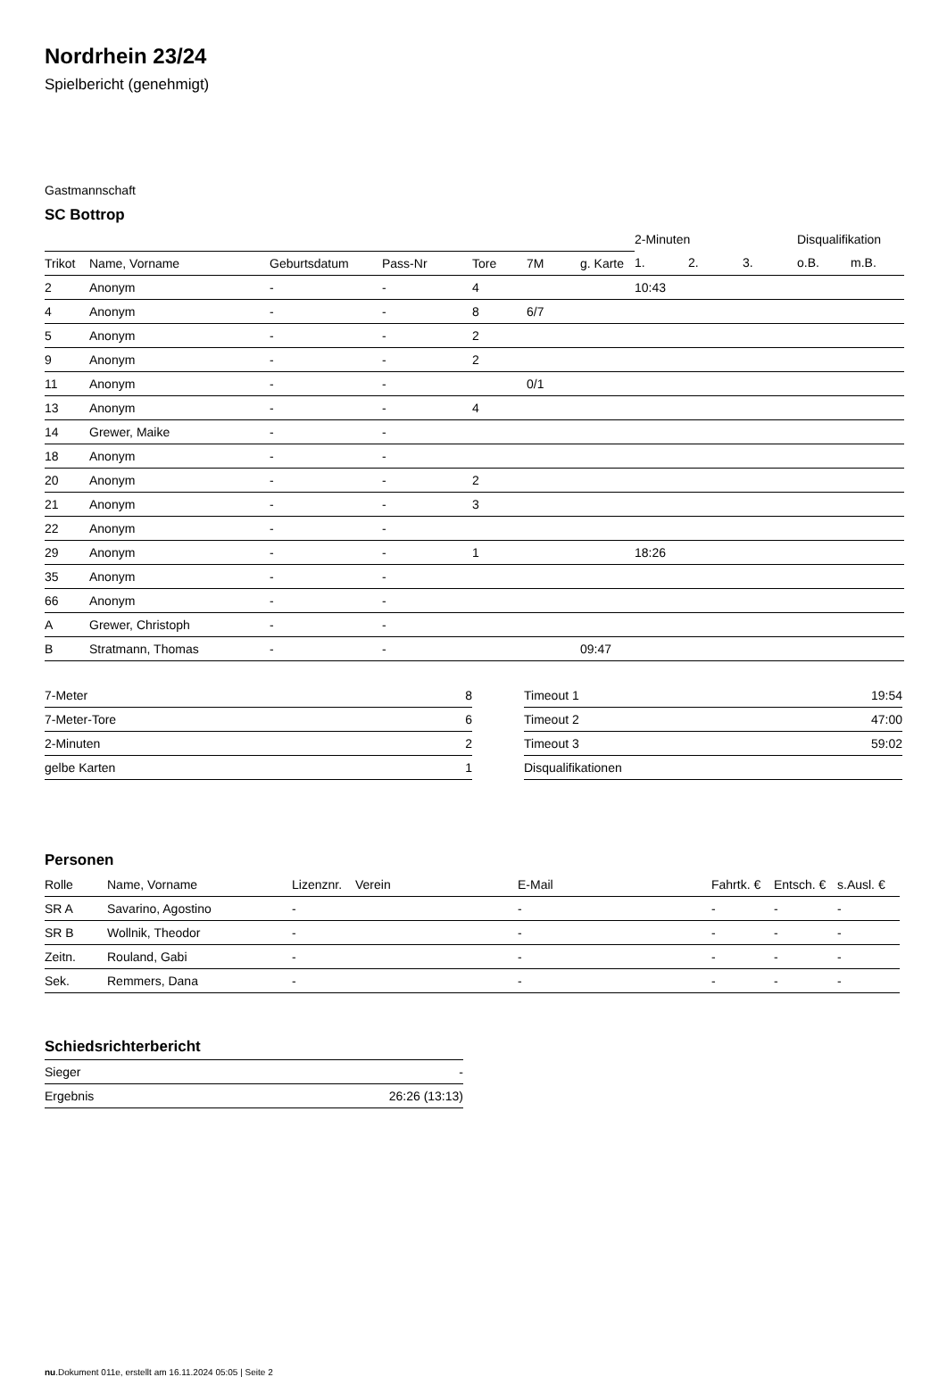Nordrhein 23/24
Spielbericht (genehmigt)
Gastmannschaft
SC Bottrop
| | | | | | | | 2-Minuten | | | Disqualifikation | |
| Trikot | Name, Vorname | Geburtsdatum | Pass-Nr | Tore | 7M | g. Karte | 1. | 2. | 3. | o.B. | m.B. |
| 2 | Anonym | - | - | 4 | | | 10:43 | | | | |
| 4 | Anonym | - | - | 8 | 6/7 | | | | | | |
| 5 | Anonym | - | - | 2 | | | | | | | |
| 9 | Anonym | - | - | 2 | | | | | | | |
| 11 | Anonym | - | - | | 0/1 | | | | | | |
| 13 | Anonym | - | - | 4 | | | | | | | |
| 14 | Grewer, Maike | - | - | | | | | | | | |
| 18 | Anonym | - | - | | | | | | | | |
| 20 | Anonym | - | - | 2 | | | | | | | |
| 21 | Anonym | - | - | 3 | | | | | | | |
| 22 | Anonym | - | - | | | | | | | | |
| 29 | Anonym | - | - | 1 | | | 18:26 | | | | |
| 35 | Anonym | - | - | | | | | | | | |
| 66 | Anonym | - | - | | | | | | | | |
| A | Grewer, Christoph | - | - | | | | | | | | |
| B | Stratmann, Thomas | - | - | | | 09:47 | | | | | |
| 7-Meter | 8 |
| 7-Meter-Tore | 6 |
| 2-Minuten | 2 |
| gelbe Karten | 1 |
| Timeout 1 | 19:54 |
| Timeout 2 | 47:00 |
| Timeout 3 | 59:02 |
| Disqualifikationen | |
Personen
| Rolle | Name, Vorname | Lizenznr. | Verein | E-Mail | Fahrtk. € | Entsch. € | s.Ausl. € |
| --- | --- | --- | --- | --- | --- | --- | --- |
| SR A | Savarino, Agostino | - | | - | - | - | - |
| SR B | Wollnik, Theodor | - | | - | - | - | - |
| Zeitn. | Rouland, Gabi | - | | - | - | - | - |
| Sek. | Remmers, Dana | - | | - | - | - | - |
Schiedsrichterbericht
| Sieger | - |
| Ergebnis | 26:26 (13:13) |
nu.Dokument 011e, erstellt am 16.11.2024 05:05 | Seite 2